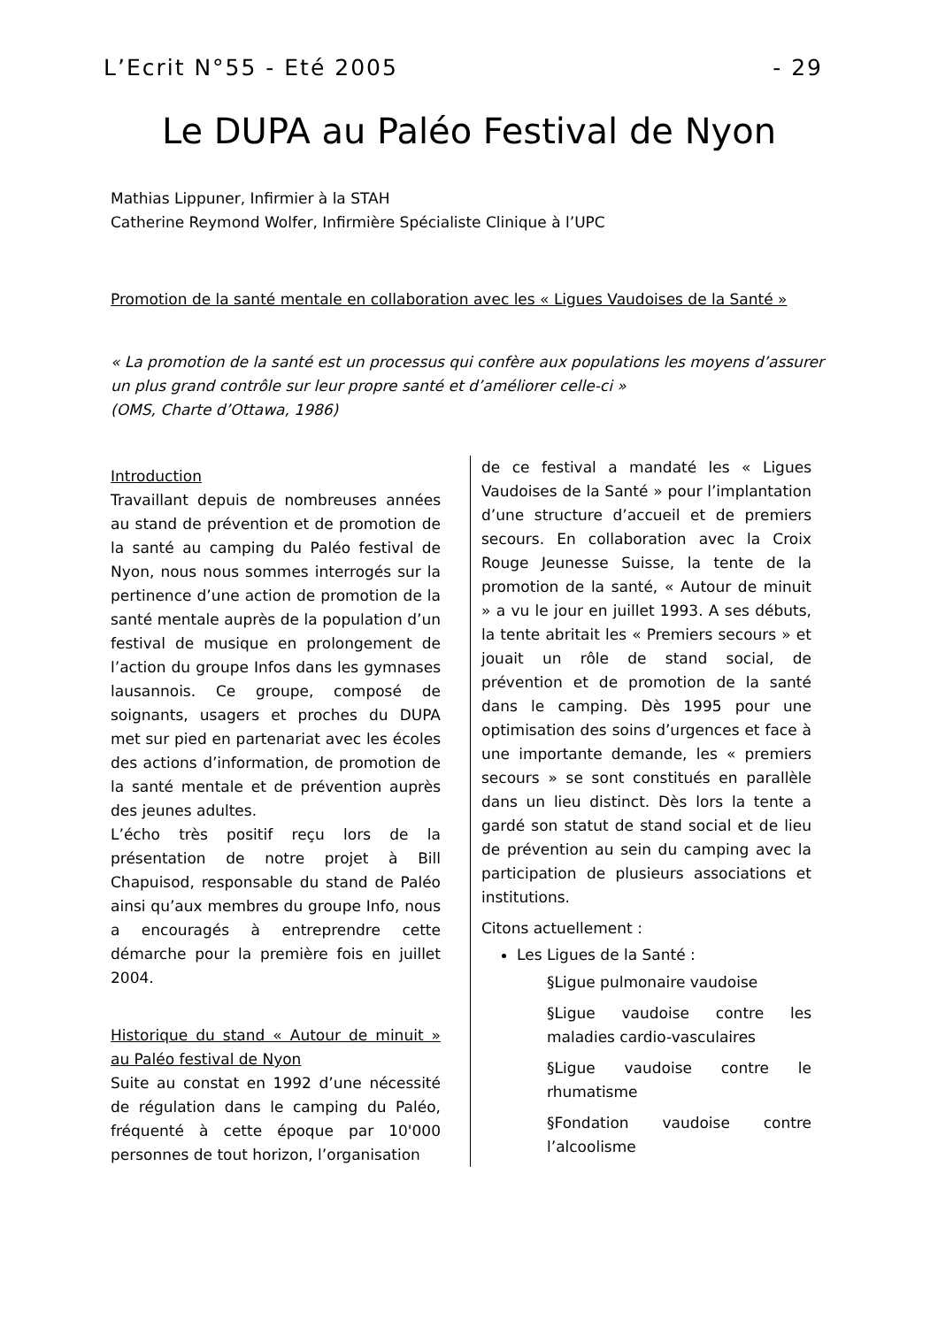L’Ecrit N°55 - Eté 2005 - 29
Le DUPA au Paléo Festival de Nyon
Mathias Lippuner, Infirmier à la STAH
Catherine Reymond Wolfer, Infirmière Spécialiste Clinique à l’UPC
Promotion de la santé mentale en collaboration avec les « Ligues Vaudoises de la Santé »
« La promotion de la santé est un processus qui confère aux populations les moyens d’assurer un plus grand contrôle sur leur propre santé et d’améliorer celle-ci »
(OMS, Charte d’Ottawa, 1986)
Introduction
Travaillant depuis de nombreuses années au stand de prévention et de promotion de la santé au camping du Paléo festival de Nyon, nous nous sommes interrogés sur la pertinence d’une action de promotion de la santé mentale auprès de la population d’un festival de musique en prolongement de l’action du groupe Infos dans les gymnases lausannois. Ce groupe, composé de soignants, usagers et proches du DUPA met sur pied en partenariat avec les écoles des actions d’information, de promotion de la santé mentale et de prévention auprès des jeunes adultes.
L’écho très positif reçu lors de la présentation de notre projet à Bill Chapuisod, responsable du stand de Paléo ainsi qu’aux membres du groupe Info, nous a encouragés à entreprendre cette démarche pour la première fois en juillet 2004.
Historique du stand « Autour de minuit » au Paléo festival de Nyon
Suite au constat en 1992 d’une nécessité de régulation dans le camping du Paléo, fréquenté à cette époque par 10'000 personnes de tout horizon, l’organisation
de ce festival a mandaté les « Ligues Vaudoises de la Santé » pour l’implantation d’une structure d’accueil et de premiers secours. En collaboration avec la Croix Rouge Jeunesse Suisse, la tente de la promotion de la santé, « Autour de minuit » a vu le jour en juillet 1993. A ses débuts, la tente abritait les « Premiers secours » et jouait un rôle de stand social, de prévention et de promotion de la santé dans le camping. Dès 1995 pour une optimisation des soins d’urgences et face à une importante demande, les « premiers secours » se sont constitués en parallèle dans un lieu distinct. Dès lors la tente a gardé son statut de stand social et de lieu de prévention au sein du camping avec la participation de plusieurs associations et institutions.
Citons actuellement :
Les Ligues de la Santé :
§Ligue pulmonaire vaudoise
§Ligue vaudoise contre les maladies cardio-vasculaires
§Ligue vaudoise contre le rhumatisme
§Fondation vaudoise contre l’alcoolisme